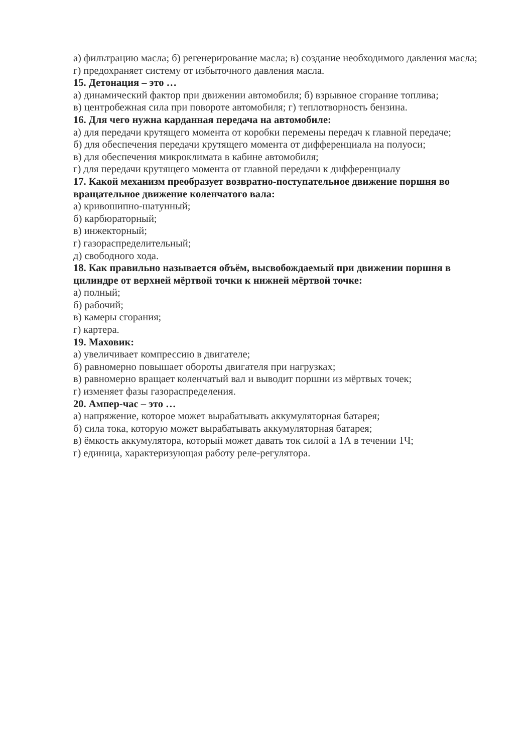а) фильтрацию масла; б) регенерирование масла; в) создание необходимого давления масла; г) предохраняет систему от избыточного давления масла.
15. Детонация – это …
а) динамический фактор при движении автомобиля; б) взрывное сгорание топлива;
в) центробежная сила при повороте автомобиля; г) теплотворность бензина.
16. Для чего нужна карданная передача на автомобиле:
а) для передачи крутящего момента от коробки перемены передач к главной передаче;
б) для обеспечения передачи крутящего момента от дифференциала на полуоси;
в) для обеспечения микроклимата в кабине автомобиля;
г) для передачи крутящего момента от главной передачи к дифференциалу
17. Какой механизм преобразует возвратно-поступательное движение поршня во вращательное движение коленчатого вала:
а) кривошипно-шатунный;
б) карбюраторный;
в) инжекторный;
г) газораспределительный;
д) свободного хода.
18. Как правильно называется объём, высвобождаемый при движении поршня в цилиндре от верхней мёртвой точки к нижней мёртвой точке:
а) полный;
б) рабочий;
в) камеры сгорания;
г) картера.
19. Маховик:
а) увеличивает компрессию в двигателе;
б) равномерно повышает обороты двигателя при нагрузках;
в) равномерно вращает коленчатый вал и выводит поршни из мёртвых точек;
г) изменяет фазы газораспределения.
20. Ампер-час – это …
а) напряжение, которое может вырабатывать аккумуляторная батарея;
б) сила тока, которую может вырабатывать аккумуляторная батарея;
в) ёмкость аккумулятора, который может давать ток силой а 1А в течении 1Ч;
г) единица, характеризующая работу реле-регулятора.